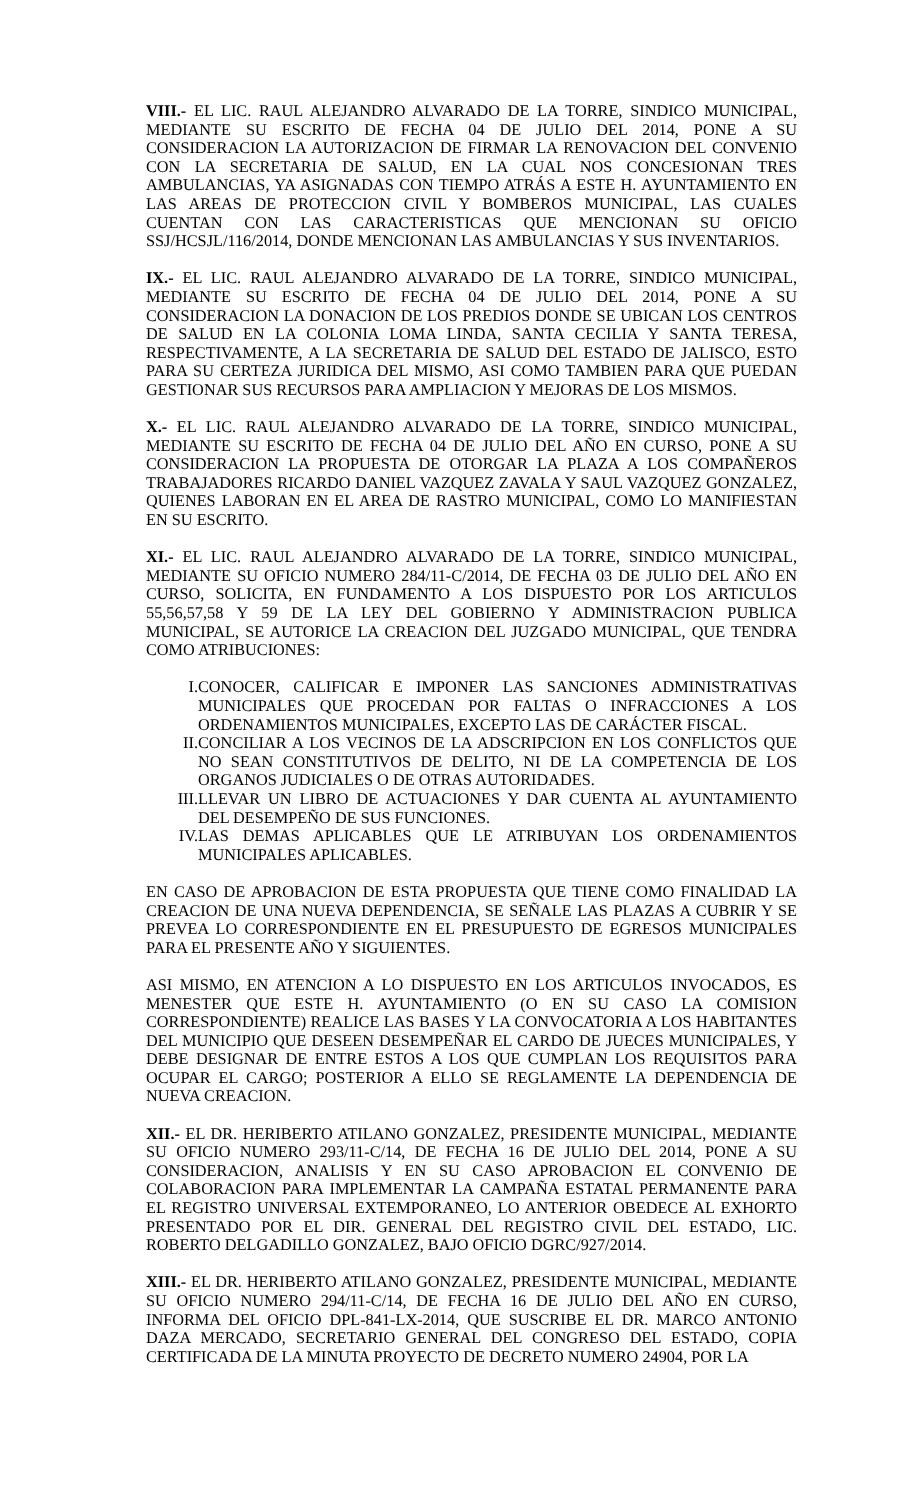VIII.- EL LIC. RAUL ALEJANDRO ALVARADO DE LA TORRE, SINDICO MUNICIPAL, MEDIANTE SU ESCRITO DE FECHA 04 DE JULIO DEL 2014, PONE A SU CONSIDERACION LA AUTORIZACION DE FIRMAR LA RENOVACION DEL CONVENIO CON LA SECRETARIA DE SALUD, EN LA CUAL NOS CONCESIONAN TRES AMBULANCIAS, YA ASIGNADAS CON TIEMPO ATRÁS A ESTE H. AYUNTAMIENTO EN LAS AREAS DE PROTECCION CIVIL Y BOMBEROS MUNICIPAL, LAS CUALES CUENTAN CON LAS CARACTERISTICAS QUE MENCIONAN SU OFICIO SSJ/HCSJL/116/2014, DONDE MENCIONAN LAS AMBULANCIAS Y SUS INVENTARIOS.
IX.- EL LIC. RAUL ALEJANDRO ALVARADO DE LA TORRE, SINDICO MUNICIPAL, MEDIANTE SU ESCRITO DE FECHA 04 DE JULIO DEL 2014, PONE A SU CONSIDERACION LA DONACION DE LOS PREDIOS DONDE SE UBICAN LOS CENTROS DE SALUD EN LA COLONIA LOMA LINDA, SANTA CECILIA Y SANTA TERESA, RESPECTIVAMENTE, A LA SECRETARIA DE SALUD DEL ESTADO DE JALISCO, ESTO PARA SU CERTEZA JURIDICA DEL MISMO, ASI COMO TAMBIEN PARA QUE PUEDAN GESTIONAR SUS RECURSOS PARA AMPLIACION Y MEJORAS DE LOS MISMOS.
X.- EL LIC. RAUL ALEJANDRO ALVARADO DE LA TORRE, SINDICO MUNICIPAL, MEDIANTE SU ESCRITO DE FECHA 04 DE JULIO DEL AÑO EN CURSO, PONE A SU CONSIDERACION LA PROPUESTA DE OTORGAR LA PLAZA A LOS COMPAÑEROS TRABAJADORES RICARDO DANIEL VAZQUEZ ZAVALA Y SAUL VAZQUEZ GONZALEZ, QUIENES LABORAN EN EL AREA DE RASTRO MUNICIPAL, COMO LO MANIFIESTAN EN SU ESCRITO.
XI.- EL LIC. RAUL ALEJANDRO ALVARADO DE LA TORRE, SINDICO MUNICIPAL, MEDIANTE SU OFICIO NUMERO 284/11-C/2014, DE FECHA 03 DE JULIO DEL AÑO EN CURSO, SOLICITA, EN FUNDAMENTO A LOS DISPUESTO POR LOS ARTICULOS 55,56,57,58 Y 59 DE LA LEY DEL GOBIERNO Y ADMINISTRACION PUBLICA MUNICIPAL, SE AUTORICE LA CREACION DEL JUZGADO MUNICIPAL, QUE TENDRA COMO ATRIBUCIONES:
I. CONOCER, CALIFICAR E IMPONER LAS SANCIONES ADMINISTRATIVAS MUNICIPALES QUE PROCEDAN POR FALTAS O INFRACCIONES A LOS ORDENAMIENTOS MUNICIPALES, EXCEPTO LAS DE CARÁCTER FISCAL.
II. CONCILIAR A LOS VECINOS DE LA ADSCRIPCION EN LOS CONFLICTOS QUE NO SEAN CONSTITUTIVOS DE DELITO, NI DE LA COMPETENCIA DE LOS ORGANOS JUDICIALES O DE OTRAS AUTORIDADES.
III. LLEVAR UN LIBRO DE ACTUACIONES Y DAR CUENTA AL AYUNTAMIENTO DEL DESEMPEÑO DE SUS FUNCIONES.
IV. LAS DEMAS APLICABLES QUE LE ATRIBUYAN LOS ORDENAMIENTOS MUNICIPALES APLICABLES.
EN CASO DE APROBACION DE ESTA PROPUESTA QUE TIENE COMO FINALIDAD LA CREACION DE UNA NUEVA DEPENDENCIA, SE SEÑALE LAS PLAZAS A CUBRIR Y SE PREVEA LO CORRESPONDIENTE EN EL PRESUPUESTO DE EGRESOS MUNICIPALES PARA EL PRESENTE AÑO Y SIGUIENTES.
ASI MISMO, EN ATENCION A LO DISPUESTO EN LOS ARTICULOS INVOCADOS, ES MENESTER QUE ESTE H. AYUNTAMIENTO (O EN SU CASO LA COMISION CORRESPONDIENTE) REALICE LAS BASES Y LA CONVOCATORIA A LOS HABITANTES DEL MUNICIPIO QUE DESEEN DESEMPEÑAR EL CARDO DE JUECES MUNICIPALES, Y DEBE DESIGNAR DE ENTRE ESTOS A LOS QUE CUMPLAN LOS REQUISITOS PARA OCUPAR EL CARGO; POSTERIOR A ELLO SE REGLAMENTE LA DEPENDENCIA DE NUEVA CREACION.
XII.- EL DR. HERIBERTO ATILANO GONZALEZ, PRESIDENTE MUNICIPAL, MEDIANTE SU OFICIO NUMERO 293/11-C/14, DE FECHA 16 DE JULIO DEL 2014, PONE A SU CONSIDERACION, ANALISIS Y EN SU CASO APROBACION EL CONVENIO DE COLABORACION PARA IMPLEMENTAR LA CAMPAÑA ESTATAL PERMANENTE PARA EL REGISTRO UNIVERSAL EXTEMPORANEO, LO ANTERIOR OBEDECE AL EXHORTO PRESENTADO POR EL DIR. GENERAL DEL REGISTRO CIVIL DEL ESTADO, LIC. ROBERTO DELGADILLO GONZALEZ, BAJO OFICIO DGRC/927/2014.
XIII.- EL DR. HERIBERTO ATILANO GONZALEZ, PRESIDENTE MUNICIPAL, MEDIANTE SU OFICIO NUMERO 294/11-C/14, DE FECHA 16 DE JULIO DEL AÑO EN CURSO, INFORMA DEL OFICIO DPL-841-LX-2014, QUE SUSCRIBE EL DR. MARCO ANTONIO DAZA MERCADO, SECRETARIO GENERAL DEL CONGRESO DEL ESTADO, COPIA CERTIFICADA DE LA MINUTA PROYECTO DE DECRETO NUMERO 24904, POR LA